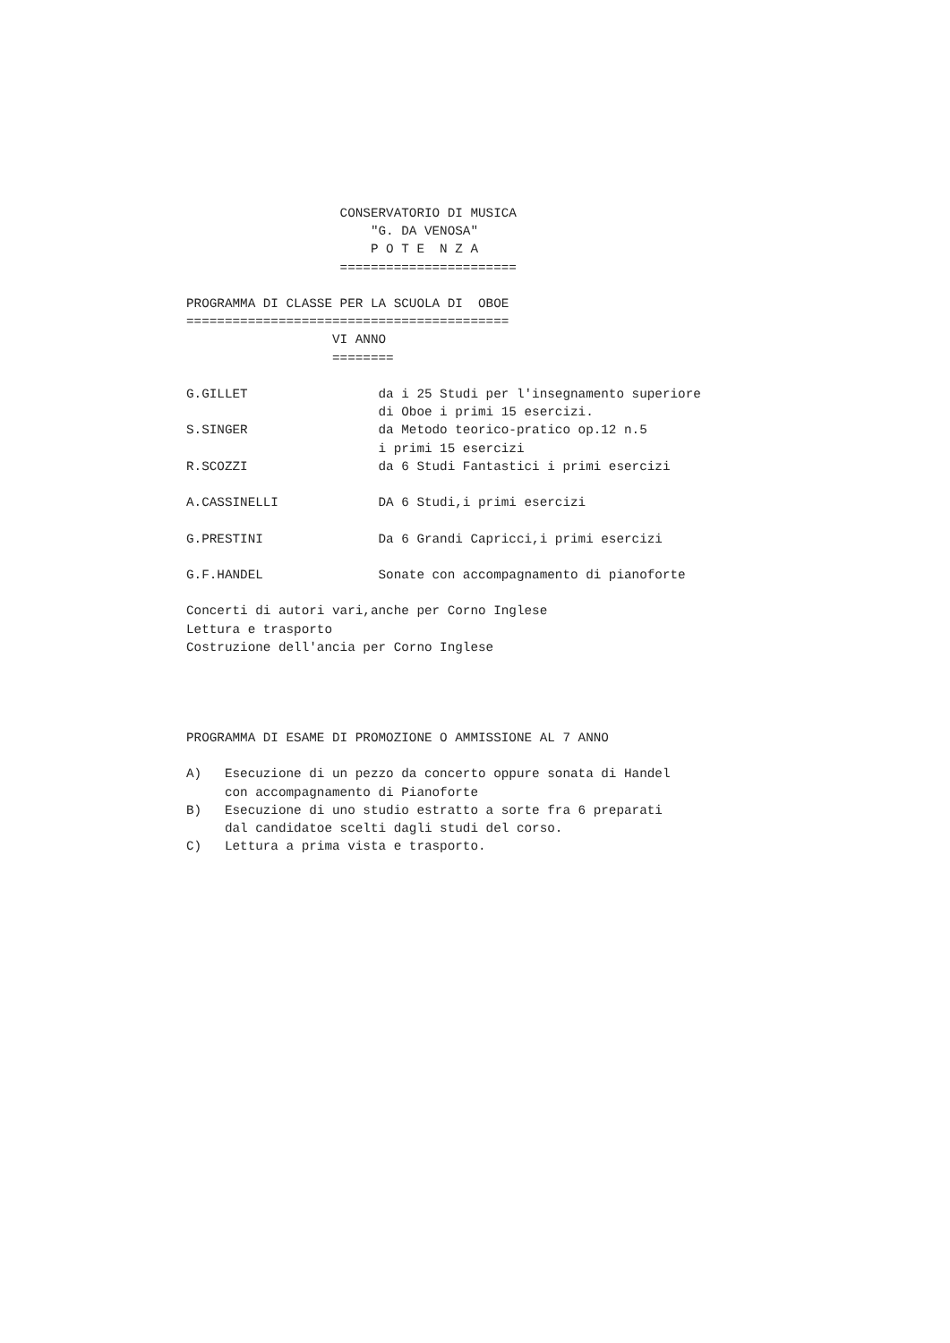CONSERVATORIO DI MUSICA
                        "G. DA VENOSA"
                        P O T E  N Z A
                    =======================

PROGRAMMA DI CLASSE PER LA SCUOLA DI  OBOE
==========================================
                   VI ANNO
                   ========

G.GILLET                 da i 25 Studi per l'insegnamento superiore
                         di Oboe i primi 15 esercizi.
S.SINGER                 da Metodo teorico-pratico op.12 n.5
                         i primi 15 esercizi
R.SCOZZI                 da 6 Studi Fantastici i primi esercizi

A.CASSINELLI             DA 6 Studi,i primi esercizi

G.PRESTINI               Da 6 Grandi Capricci,i primi esercizi

G.F.HANDEL               Sonate con accompagnamento di pianoforte

Concerti di autori vari,anche per Corno Inglese
Lettura e trasporto
Costruzione dell'ancia per Corno Inglese




PROGRAMMA DI ESAME DI PROMOZIONE O AMMISSIONE AL 7 ANNO

A)   Esecuzione di un pezzo da concerto oppure sonata di Handel
     con accompagnamento di Pianoforte
B)   Esecuzione di uno studio estratto a sorte fra 6 preparati
     dal candidatoe scelti dagli studi del corso.
C)   Lettura a prima vista e trasporto.